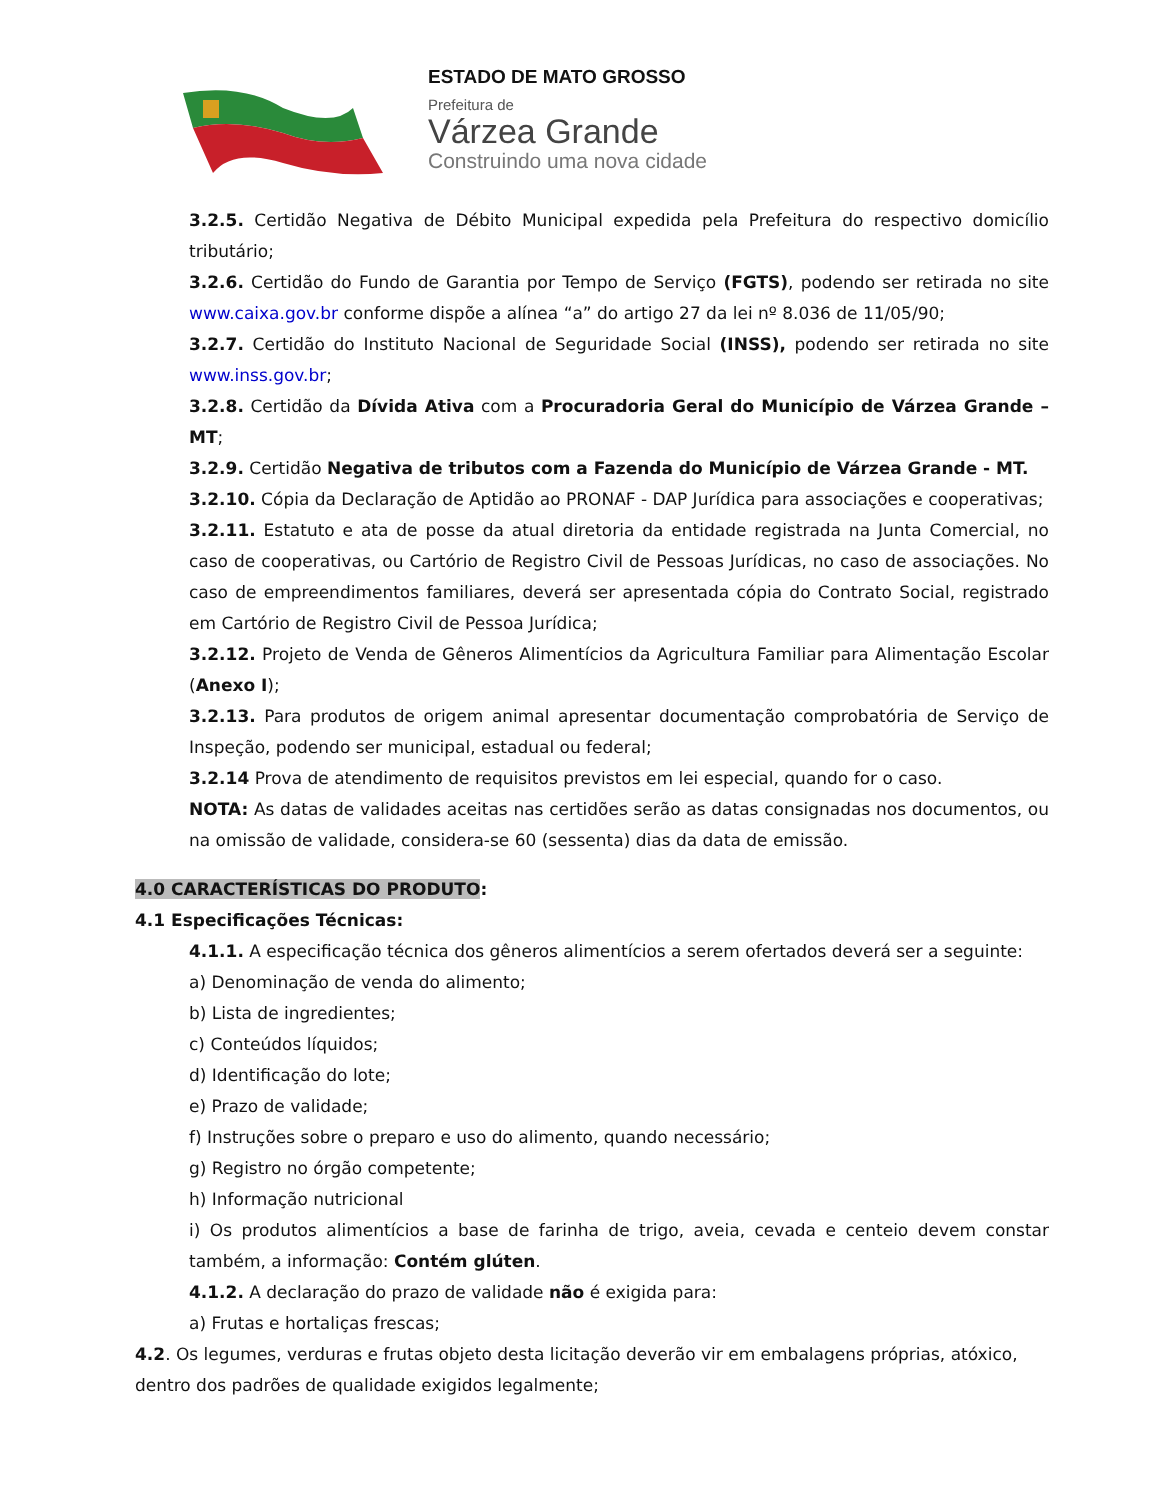ESTADO DE MATO GROSSO
Prefeitura de
Várzea Grande
Construindo uma nova cidade
3.2.5. Certidão Negativa de Débito Municipal expedida pela Prefeitura do respectivo domicílio tributário;
3.2.6. Certidão do Fundo de Garantia por Tempo de Serviço (FGTS), podendo ser retirada no site www.caixa.gov.br conforme dispõe a alínea “a” do artigo 27 da lei nº 8.036 de 11/05/90;
3.2.7. Certidão do Instituto Nacional de Seguridade Social (INSS), podendo ser retirada no site www.inss.gov.br;
3.2.8. Certidão da Dívida Ativa com a Procuradoria Geral do Município de Várzea Grande – MT;
3.2.9. Certidão Negativa de tributos com a Fazenda do Município de Várzea Grande - MT.
3.2.10. Cópia da Declaração de Aptidão ao PRONAF - DAP Jurídica para associações e cooperativas;
3.2.11. Estatuto e ata de posse da atual diretoria da entidade registrada na Junta Comercial, no caso de cooperativas, ou Cartório de Registro Civil de Pessoas Jurídicas, no caso de associações. No caso de empreendimentos familiares, deverá ser apresentada cópia do Contrato Social, registrado em Cartório de Registro Civil de Pessoa Jurídica;
3.2.12. Projeto de Venda de Gêneros Alimentícios da Agricultura Familiar para Alimentação Escolar (Anexo I);
3.2.13. Para produtos de origem animal apresentar documentação comprobatória de Serviço de Inspeção, podendo ser municipal, estadual ou federal;
3.2.14 Prova de atendimento de requisitos previstos em lei especial, quando for o caso.
NOTA: As datas de validades aceitas nas certidões serão as datas consignadas nos documentos, ou na omissão de validade, considera-se 60 (sessenta) dias da data de emissão.
4.0 CARACTERÍSTICAS DO PRODUTO:
4.1 Especificações Técnicas:
4.1.1. A especificação técnica dos gêneros alimentícios a serem ofertados deverá ser a seguinte:
a) Denominação de venda do alimento;
b) Lista de ingredientes;
c) Conteúdos líquidos;
d) Identificação do lote;
e) Prazo de validade;
f) Instruções sobre o preparo e uso do alimento, quando necessário;
g) Registro no órgão competente;
h) Informação nutricional
i) Os produtos alimentícios a base de farinha de trigo, aveia, cevada e centeio devem constar também, a informação: Contém glúten.
4.1.2. A declaração do prazo de validade não é exigida para:
a) Frutas e hortaliças frescas;
4.2. Os legumes, verduras e frutas objeto desta licitação deverão vir em embalagens próprias, atóxico, dentro dos padrões de qualidade exigidos legalmente;